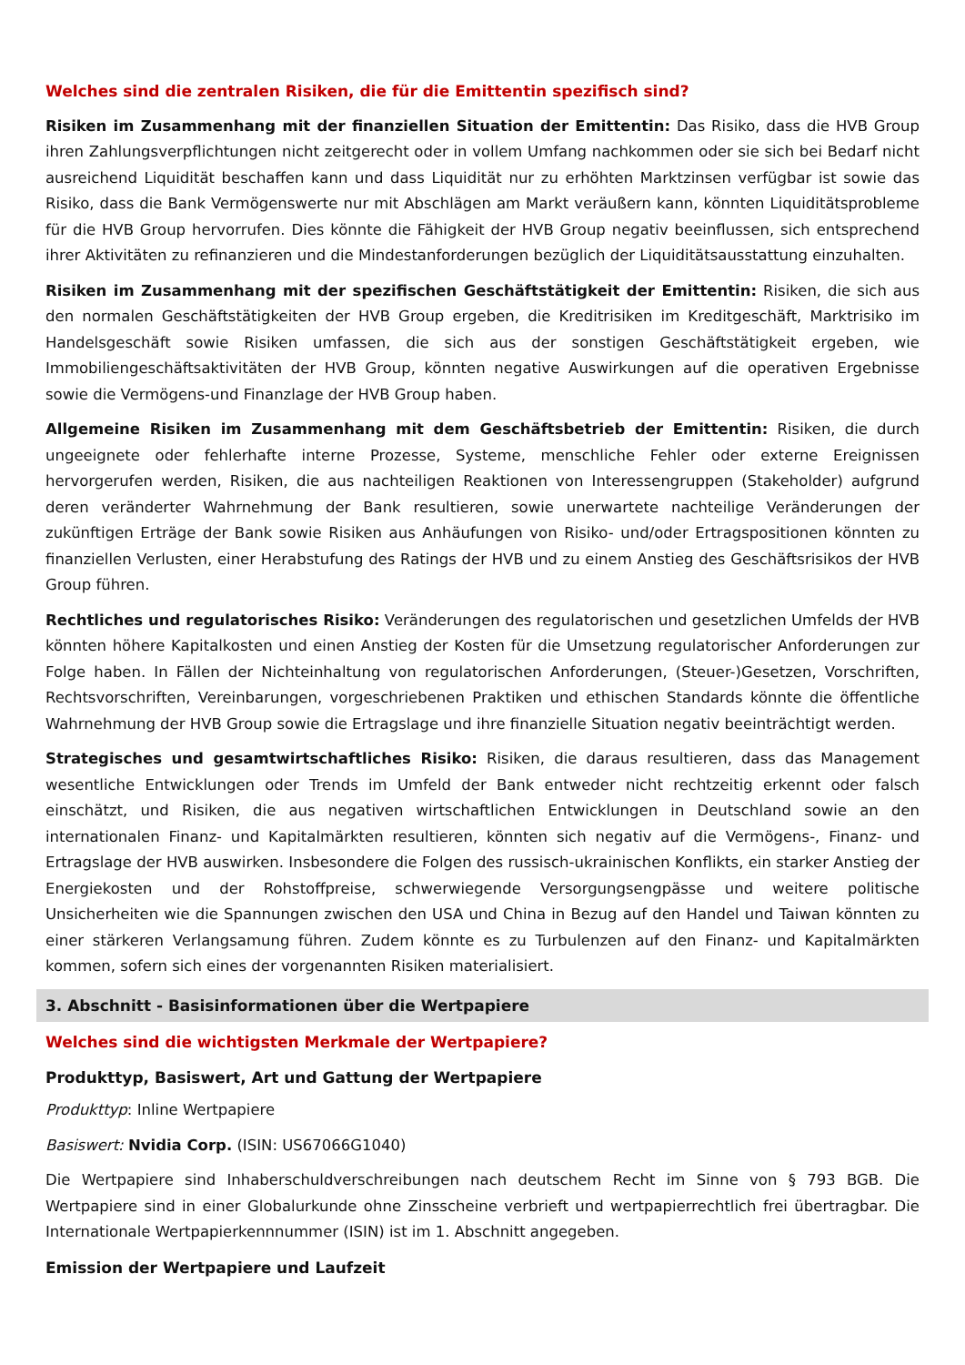Welches sind die zentralen Risiken, die für die Emittentin spezifisch sind?
Risiken im Zusammenhang mit der finanziellen Situation der Emittentin: Das Risiko, dass die HVB Group ihren Zahlungsverpflichtungen nicht zeitgerecht oder in vollem Umfang nachkommen oder sie sich bei Bedarf nicht ausreichend Liquidität beschaffen kann und dass Liquidität nur zu erhöhten Marktzinsen verfügbar ist sowie das Risiko, dass die Bank Vermögenswerte nur mit Abschlägen am Markt veräußern kann, könnten Liquiditätsprobleme für die HVB Group hervorrufen. Dies könnte die Fähigkeit der HVB Group negativ beeinflussen, sich entsprechend ihrer Aktivitäten zu refinanzieren und die Mindestanforderungen bezüglich der Liquiditätsausstattung einzuhalten.
Risiken im Zusammenhang mit der spezifischen Geschäftstätigkeit der Emittentin: Risiken, die sich aus den normalen Geschäftstätigkeiten der HVB Group ergeben, die Kreditrisiken im Kreditgeschäft, Marktrisiko im Handelsgeschäft sowie Risiken umfassen, die sich aus der sonstigen Geschäftstätigkeit ergeben, wie Immobiliengeschäftsaktivitäten der HVB Group, könnten negative Auswirkungen auf die operativen Ergebnisse sowie die Vermögens-und Finanzlage der HVB Group haben.
Allgemeine Risiken im Zusammenhang mit dem Geschäftsbetrieb der Emittentin: Risiken, die durch ungeeignete oder fehlerhafte interne Prozesse, Systeme, menschliche Fehler oder externe Ereignissen hervorgerufen werden, Risiken, die aus nachteiligen Reaktionen von Interessengruppen (Stakeholder) aufgrund deren veränderter Wahrnehmung der Bank resultieren, sowie unerwartete nachteilige Veränderungen der zukünftigen Erträge der Bank sowie Risiken aus Anhäufungen von Risiko- und/oder Ertragspositionen könnten zu finanziellen Verlusten, einer Herabstufung des Ratings der HVB und zu einem Anstieg des Geschäftsrisikos der HVB Group führen.
Rechtliches und regulatorisches Risiko: Veränderungen des regulatorischen und gesetzlichen Umfelds der HVB könnten höhere Kapitalkosten und einen Anstieg der Kosten für die Umsetzung regulatorischer Anforderungen zur Folge haben. In Fällen der Nichteinhaltung von regulatorischen Anforderungen, (Steuer-)Gesetzen, Vorschriften, Rechtsvorschriften, Vereinbarungen, vorgeschriebenen Praktiken und ethischen Standards könnte die öffentliche Wahrnehmung der HVB Group sowie die Ertragslage und ihre finanzielle Situation negativ beeinträchtigt werden.
Strategisches und gesamtwirtschaftliches Risiko: Risiken, die daraus resultieren, dass das Management wesentliche Entwicklungen oder Trends im Umfeld der Bank entweder nicht rechtzeitig erkennt oder falsch einschätzt, und Risiken, die aus negativen wirtschaftlichen Entwicklungen in Deutschland sowie an den internationalen Finanz- und Kapitalmärkten resultieren, könnten sich negativ auf die Vermögens-, Finanz- und Ertragslage der HVB auswirken. Insbesondere die Folgen des russisch-ukrainischen Konflikts, ein starker Anstieg der Energiekosten und der Rohstoffpreise, schwerwiegende Versorgungsengpässe und weitere politische Unsicherheiten wie die Spannungen zwischen den USA und China in Bezug auf den Handel und Taiwan könnten zu einer stärkeren Verlangsamung führen. Zudem könnte es zu Turbulenzen auf den Finanz- und Kapitalmärkten kommen, sofern sich eines der vorgenannten Risiken materialisiert.
3. Abschnitt - Basisinformationen über die Wertpapiere
Welches sind die wichtigsten Merkmale der Wertpapiere?
Produkttyp, Basiswert, Art und Gattung der Wertpapiere
Produkttyp: Inline Wertpapiere
Basiswert: Nvidia Corp. (ISIN: US67066G1040)
Die Wertpapiere sind Inhaberschuldverschreibungen nach deutschem Recht im Sinne von § 793 BGB. Die Wertpapiere sind in einer Globalurkunde ohne Zinsscheine verbrieft und wertpapierrechtlich frei übertragbar. Die Internationale Wertpapierkennnummer (ISIN) ist im 1. Abschnitt angegeben.
Emission der Wertpapiere und Laufzeit